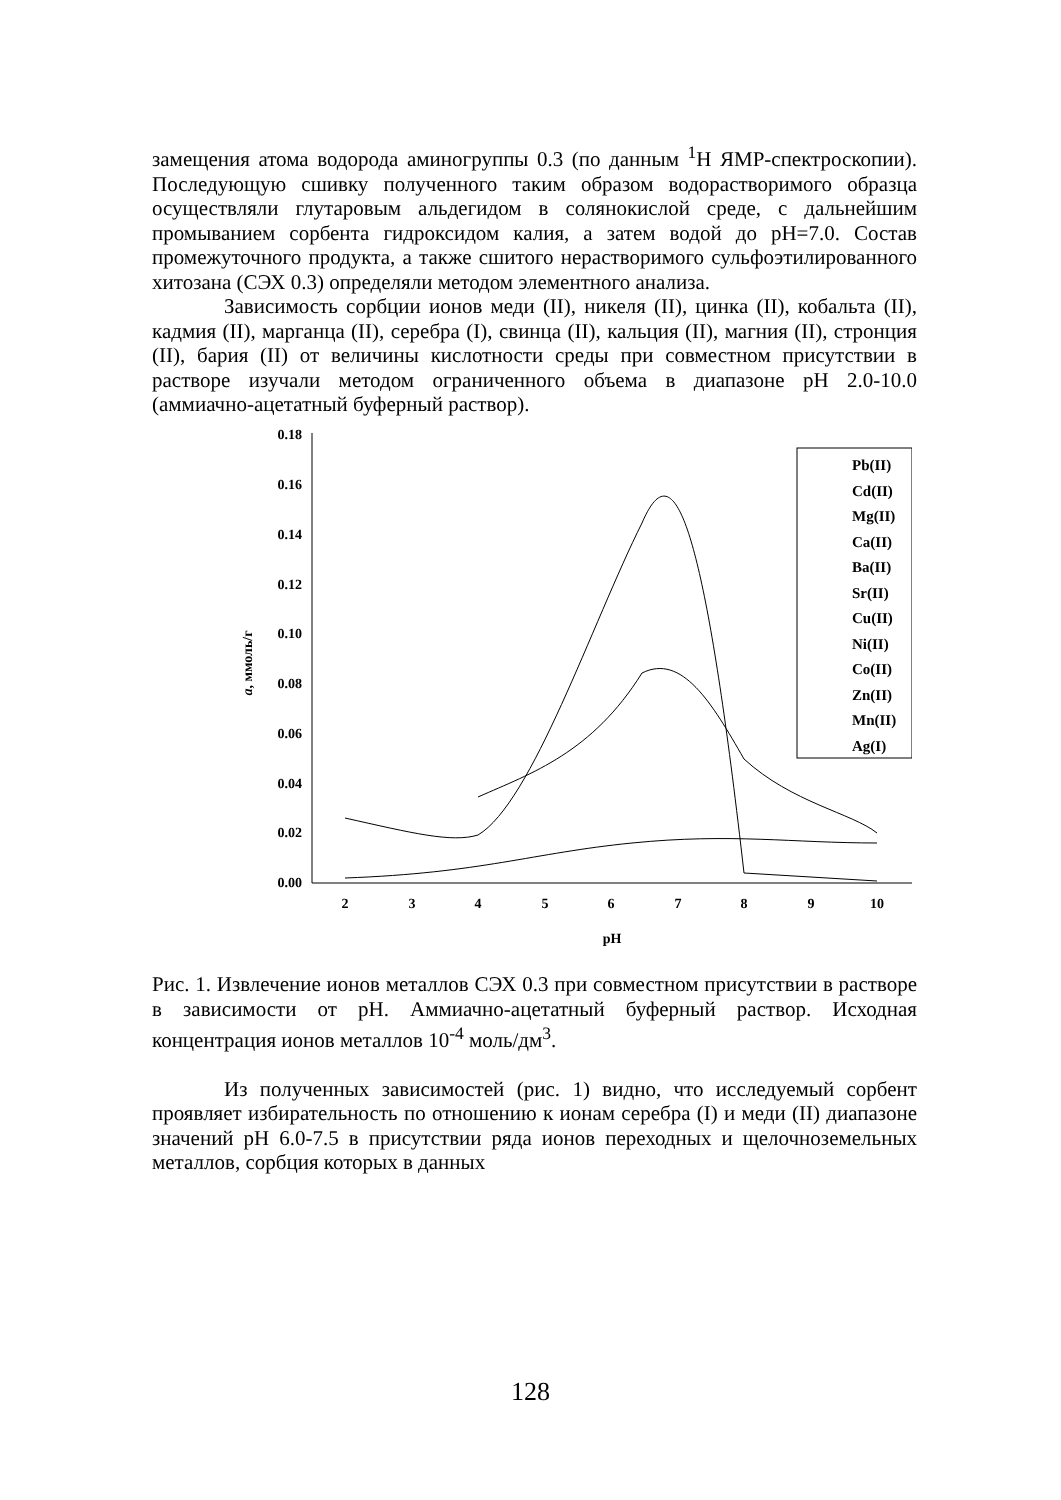замещения атома водорода аминогруппы 0.3 (по данным <sup>1</sup>Н ЯМР-спектроскопии). Последующую сшивку полученного таким образом водорастворимого образца осуществляли глутаровым альдегидом в солянокислой среде, с дальнейшим промыванием сорбента гидроксидом калия, а затем водой до рН=7.0. Состав промежуточного продукта, а также сшитого нерастворимого сульфоэтилированного хитозана (СЭХ 0.3) определяли методом элементного анализа.
Зависимость сорбции ионов меди (II), никеля (II), цинка (II), кобальта (II), кадмия (II), марганца (II), серебра (I), свинца (II), кальция (II), магния (II), стронция (II), бария (II) от величины кислотности среды при совместном присутствии в растворе изучали методом ограниченного объема в диапазоне рН 2.0-10.0 (аммиачно-ацетатный буферный раствор).
0.00
0.02
0.04
0.06
0.08
0.10
0.12
0.14
0.16
0.18
2
3
4
5
6
7
8
9
10
pH
a, ммоль/г
Pb(II)
Cd(II)
Mg(II)
Ca(II)
Ba(II)
Sr(II)
Cu(II)
Ni(II)
Co(II)
Zn(II)
Mn(II)
Ag(I)
Рис. 1. Извлечение ионов металлов СЭХ 0.3 при совместном присутствии в растворе в зависимости от рН. Аммиачно-ацетатный буферный раствор. Исходная концентрация ионов металлов 10<sup>-4</sup> моль/дм<sup>3</sup>.
Из полученных зависимостей (рис. 1) видно, что исследуемый сорбент проявляет избирательность по отношению к ионам серебра (I) и меди (II) диапазоне значений рН 6.0-7.5 в присутствии ряда ионов переходных и щелочноземельных металлов, сорбция которых в данных
128